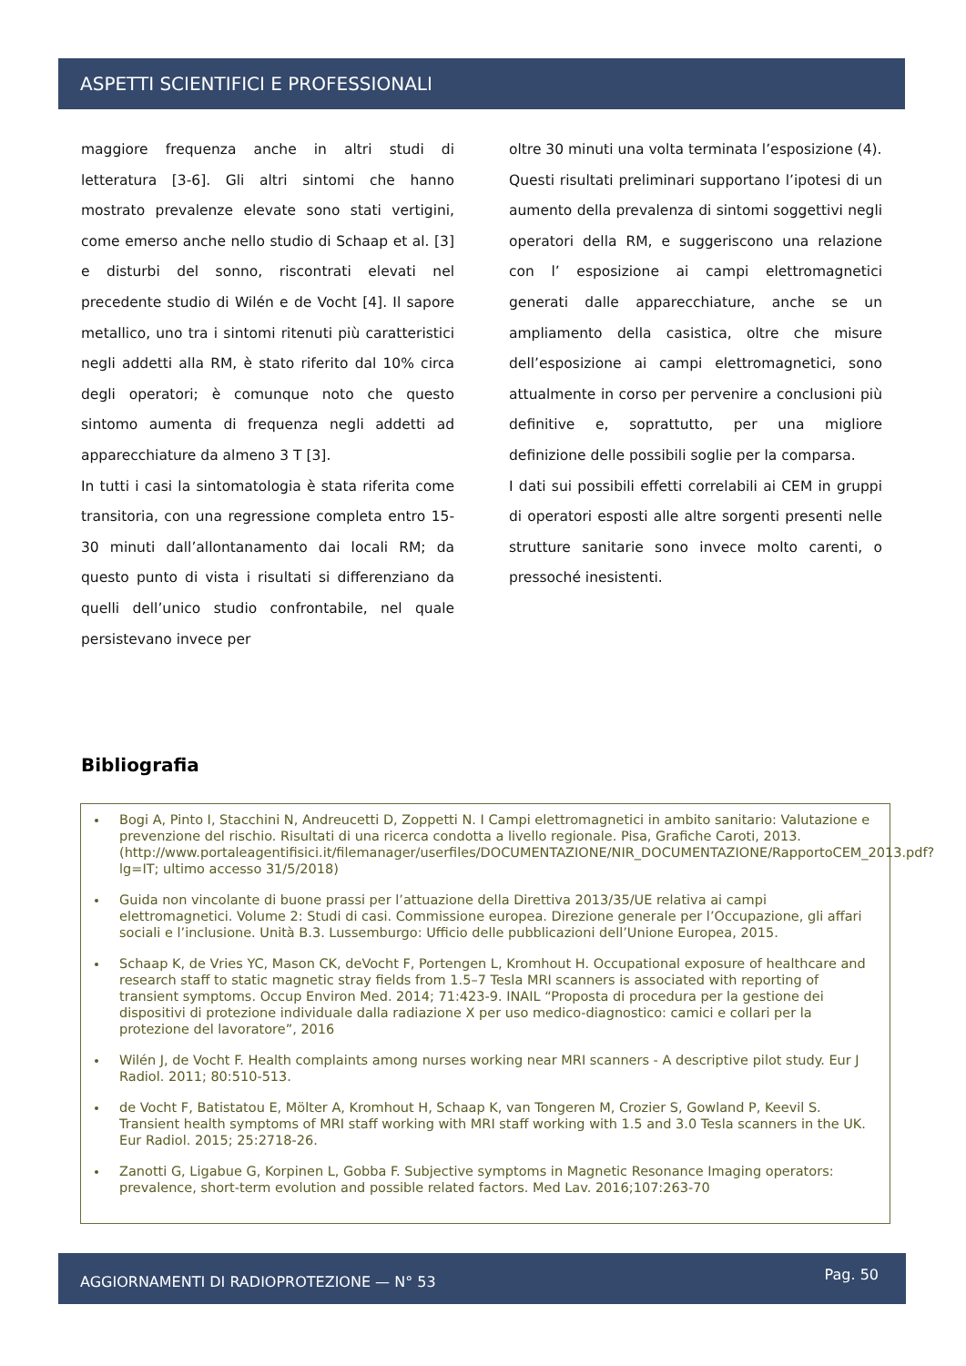ASPETTI SCIENTIFICI E PROFESSIONALI
maggiore frequenza anche in altri studi di letteratura [3-6]. Gli altri sintomi che hanno mostrato prevalenze elevate sono stati vertigini, come emerso anche nello studio di Schaap et al. [3] e disturbi del sonno, riscontrati elevati nel precedente studio di Wilén e de Vocht [4]. Il sapore metallico, uno tra i sintomi ritenuti più caratteristici negli addetti alla RM, è stato riferito dal 10% circa degli operatori; è comunque noto che questo sintomo aumenta di frequenza negli addetti ad apparecchiature da almeno 3 T [3].
In tutti i casi la sintomatologia è stata riferita come transitoria, con una regressione completa entro 15-30 minuti dall’allontanamento dai locali RM; da questo punto di vista i risultati si differenziano da quelli dell’unico studio confrontabile, nel quale persistevano invece per
oltre 30 minuti una volta terminata l’esposizione (4).
Questi risultati preliminari supportano l’ipotesi di un aumento della prevalenza di sintomi soggettivi negli operatori della RM, e suggeriscono una relazione con l’ esposizione ai campi elettromagnetici generati dalle apparecchiature, anche se un ampliamento della casistica, oltre che misure dell’esposizione ai campi elettromagnetici, sono attualmente in corso per pervenire a conclusioni più definitive e, soprattutto, per una migliore definizione delle possibili soglie per la comparsa.
I dati sui possibili effetti correlabili ai CEM in gruppi di operatori esposti alle altre sorgenti presenti nelle strutture sanitarie sono invece molto carenti, o pressoché inesistenti.
Bibliografia
Bogi A, Pinto I, Stacchini N, Andreucetti D, Zoppetti N. I Campi elettromagnetici in ambito sanitario: Valutazione e prevenzione del rischio. Risultati di una ricerca condotta a livello regionale. Pisa, Grafiche Caroti, 2013. (http://www.portaleagentifisici.it/filemanager/userfiles/DOCUMENTAZIONE/NIR_DOCUMENTAZIONE/RapportoCEM_2013.pdf?lg=IT; ultimo accesso 31/5/2018)
Guida non vincolante di buone prassi per l’attuazione della Direttiva 2013/35/UE relativa ai campi elettromagnetici. Volume 2: Studi di casi. Commissione europea. Direzione generale per l’Occupazione, gli affari sociali e l’inclusione. Unità B.3. Lussemburgo: Ufficio delle pubblicazioni dell’Unione Europea, 2015.
Schaap K, de Vries YC, Mason CK, deVocht F, Portengen L, Kromhout H. Occupational exposure of healthcare and research staff to static magnetic stray fields from 1.5–7 Tesla MRI scanners is associated with reporting of transient symptoms. Occup Environ Med. 2014; 71:423-9. INAIL “Proposta di procedura per la gestione dei dispositivi di protezione individuale dalla radiazione X per uso medico-diagnostico: camici e collari per la protezione del lavoratore”, 2016
Wilén J, de Vocht F. Health complaints among nurses working near MRI scanners - A descriptive pilot study. Eur J Radiol. 2011; 80:510-513.
de Vocht F, Batistatou E, Mölter A, Kromhout H, Schaap K, van Tongeren M, Crozier S, Gowland P, Keevil S. Transient health symptoms of MRI staff working with MRI staff working with 1.5 and 3.0 Tesla scanners in the UK. Eur Radiol. 2015; 25:2718-26.
Zanotti G, Ligabue G, Korpinen L, Gobba F. Subjective symptoms in Magnetic Resonance Imaging operators: prevalence, short-term evolution and possible related factors. Med Lav. 2016;107:263-70
AGGIORNAMENTI DI RADIOPROTEZIONE — N° 53 Pag. 50